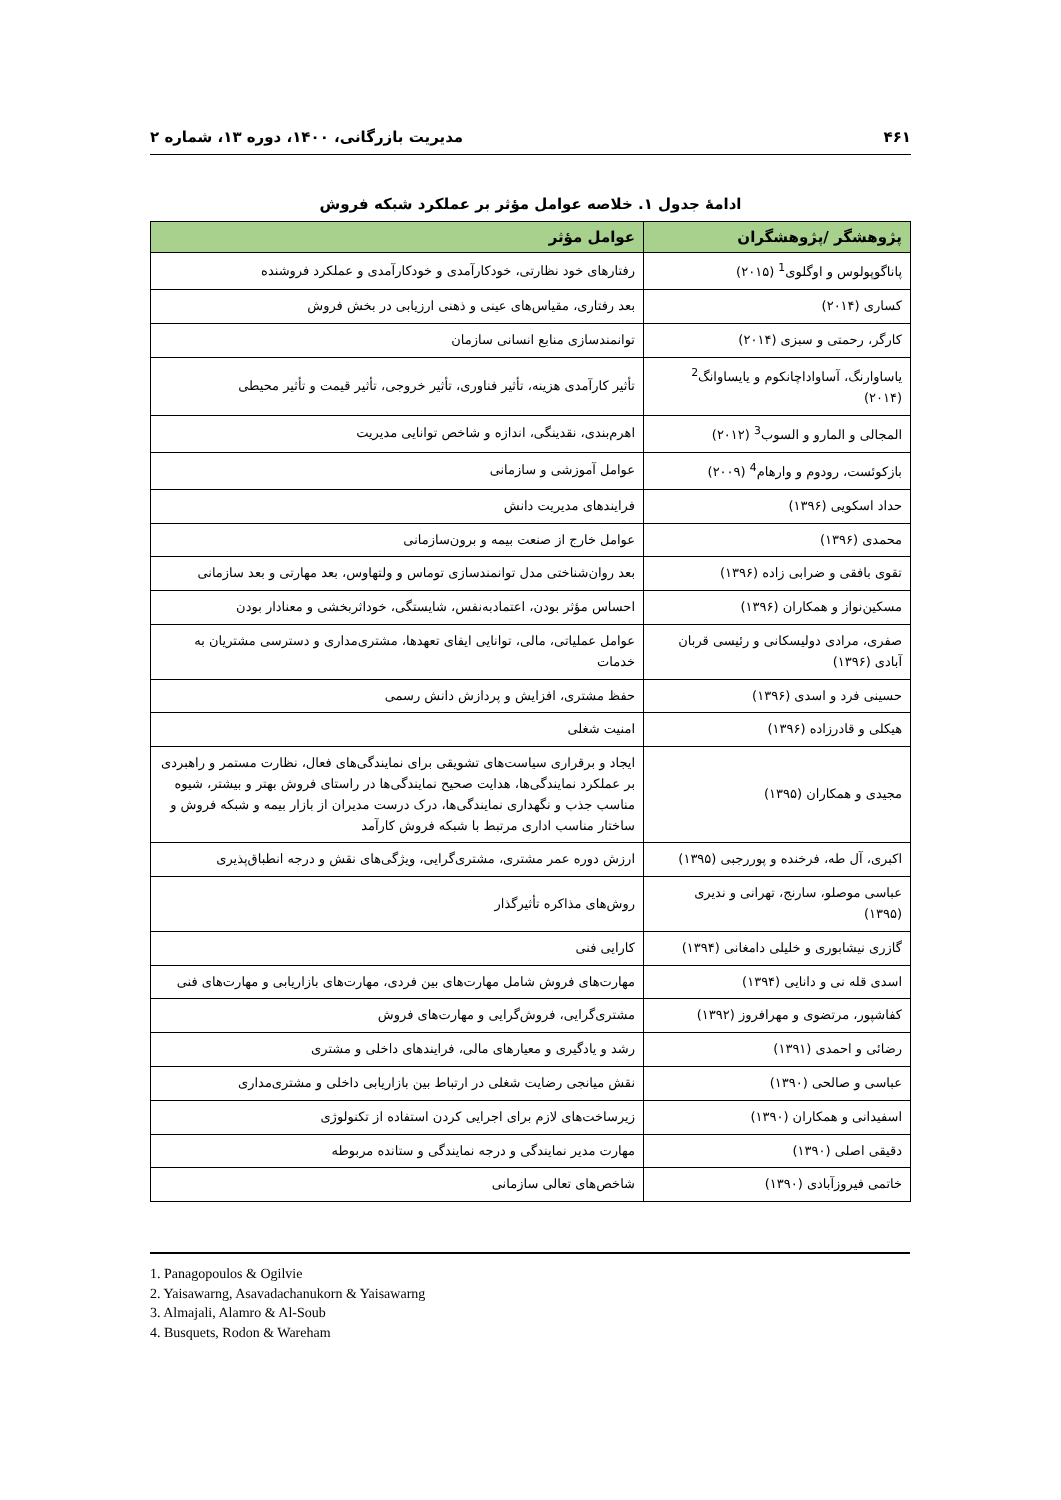۴۶۱ مدیریت بازرگانی، ۱۴۰۰، دوره ۱۳، شماره ۲
ادامهٔ جدول ۱. خلاصه عوامل مؤثر بر عملکرد شبکه فروش
| پژوهشگر /پژوهشگران | عوامل مؤثر |
| --- | --- |
| پاناگوپولوس و اوگلوی<sup>1</sup> (۲۰۱۵) | رفتارهای خود نظارتی، خودکارآمدی و خودکارآمدی و عملکرد فروشنده |
| کساری (۲۰۱۴) | بعد رفتاری، مقیاس‌های عینی و ذهنی ارزیابی در بخش فروش |
| کارگر، رحمتی و سبزی (۲۰۱۴) | توانمندسازی منابع انسانی سازمان |
| یاساوارنگ، آساواداچانکوم و یایساوانگ<sup>2</sup> (۲۰۱۴) | تأثیر کارآمدی هزینه، تأثیر فناوری، تأثیر خروجی، تأثیر قیمت و تأثیر محیطی |
| المجالی و المارو و السوب<sup>3</sup> (۲۰۱۲) | اهرم‌بندی، نقدینگی، اندازه و شاخص توانایی مدیریت |
| بازکوئست، رودوم و وارهام<sup>4</sup> (۲۰۰۹) | عوامل آموزشی و سازمانی |
| حداد اسکویی (۱۳۹۶) | فرایندهای مدیریت دانش |
| محمدی (۱۳۹۶) | عوامل خارج از صنعت بیمه و برون‌سازمانی |
| تقوی بافقی و ضرابی زاده (۱۳۹۶) | بعد روان‌شناختی مدل توانمندسازی توماس و ولتهاوس، بعد مهارتی و بعد سازمانی |
| مسکین‌نواز و همکاران (۱۳۹۶) | احساس مؤثر بودن، اعتمادبه‌نفس، شایستگی، خوداثربخشی و معنادار بودن |
| صفری، مرادی دولیسکانی و رئیسی قربان آبادی (۱۳۹۶) | عوامل عملیاتی، مالی، توانایی ایفای تعهدها، مشتری‌مداری و دسترسی مشتریان به خدمات |
| حسینی فرد و اسدی (۱۳۹۶) | حفظ مشتری، افزایش و پردازش دانش رسمی |
| هیکلی و قادرزاده (۱۳۹۶) | امنیت شغلی |
| مجیدی و همکاران (۱۳۹۵) | ایجاد و برقراری سیاست‌های تشویقی برای نمایندگی‌های فعال، نظارت مستمر و راهبردی بر عملکرد نمایندگی‌ها، هدایت صحیح نمایندگی‌ها در راستای فروش بهتر و بیشتر، شیوه مناسب جذب و نگهداری نمایندگی‌ها، درک درست مدیران از بازار بیمه و شبکه فروش و ساختار مناسب اداری مرتبط با شبکه فروش کارآمد |
| اکبری، آل طه، فرخنده و پوررجبی (۱۳۹۵) | ارزش دوره عمر مشتری، مشتری‌گرایی، ویژگی‌های نقش و درجه انطباق‌پذیری |
| عباسی موصلو، سارنج، تهرانی و ندیری (۱۳۹۵) | روش‌های مذاکره تأثیرگذار |
| گازری نیشابوری و خلیلی دامغانی (۱۳۹۴) | کارایی فنی |
| اسدی قله نی و دانایی (۱۳۹۴) | مهارت‌های فروش شامل مهارت‌های بین فردی، مهارت‌های بازاریابی و مهارت‌های فنی |
| کفاشپور، مرتضوی و مهرافروز (۱۳۹۲) | مشتری‌گرایی، فروش‌گرایی و مهارت‌های فروش |
| رضائی و احمدی (۱۳۹۱) | رشد و یادگیری و معیارهای مالی، فرایندهای داخلی و مشتری |
| عباسی و صالحی (۱۳۹۰) | نقش میانجی رضایت شغلی در ارتباط بین بازاریابی داخلی و مشتری‌مداری |
| اسفیدانی و همکاران (۱۳۹۰) | زیرساخت‌های لازم برای اجرایی کردن استفاده از تکنولوژی |
| دقیقی اصلی (۱۳۹۰) | مهارت مدیر نمایندگی و درجه نمایندگی و ستانده مربوطه |
| خاتمی فیروزآبادی (۱۳۹۰) | شاخص‌های تعالی سازمانی |
1. Panagopoulos & Ogilvie
2. Yaisawarng, Asavadachanukorn & Yaisawarng
3. Almajali, Alamro & Al-Soub
4. Busquets, Rodon & Wareham